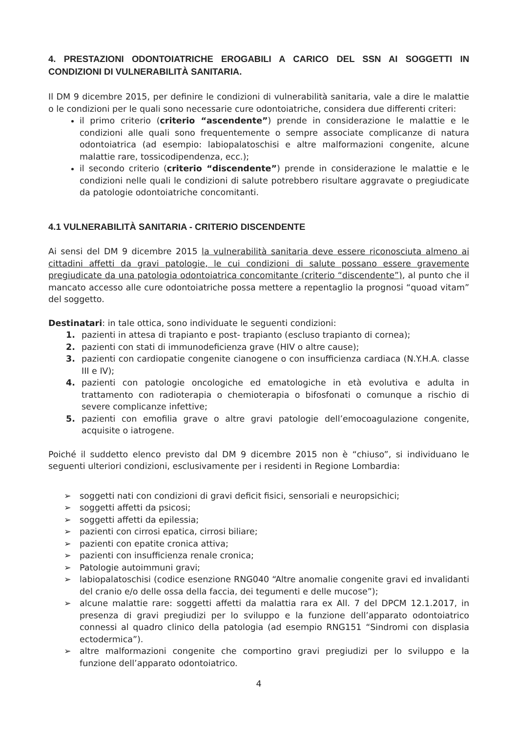4. PRESTAZIONI ODONTOIATRICHE EROGABILI A CARICO DEL SSN AI SOGGETTI IN CONDIZIONI DI VULNERABILITÀ SANITARIA.
Il DM 9 dicembre 2015, per definire le condizioni di vulnerabilità sanitaria, vale a dire le malattie o le condizioni per le quali sono necessarie cure odontoiatriche, considera due differenti criteri:
il primo criterio (criterio “ascendente”) prende in considerazione le malattie e le condizioni alle quali sono frequentemente o sempre associate complicanze di natura odontoiatrica (ad esempio: labiopalatoschisi e altre malformazioni congenite, alcune malattie rare, tossicodipendenza, ecc.);
il secondo criterio (criterio “discendente”) prende in considerazione le malattie e le condizioni nelle quali le condizioni di salute potrebbero risultare aggravate o pregiudicate da patologie odontoiatriche concomitanti.
4.1 VULNERABILITÀ SANITARIA - CRITERIO DISCENDENTE
Ai sensi del DM 9 dicembre 2015 la vulnerabilità sanitaria deve essere riconosciuta almeno ai cittadini affetti da gravi patologie, le cui condizioni di salute possano essere gravemente pregiudicate da una patologia odontoiatrica concomitante (criterio “discendente”), al punto che il mancato accesso alle cure odontoiatriche possa mettere a repentaglio la prognosi “quoad vitam” del soggetto.
Destinatari: in tale ottica, sono individuate le seguenti condizioni:
1. pazienti in attesa di trapianto e post- trapianto (escluso trapianto di cornea);
2. pazienti con stati di immunodeficienza grave (HIV o altre cause);
3. pazienti con cardiopatie congenite cianogene o con insufficienza cardiaca (N.Y.H.A. classe III e IV);
4. pazienti con patologie oncologiche ed ematologiche in età evolutiva e adulta in trattamento con radioterapia o chemioterapia o bifosfonati o comunque a rischio di severe complicanze infettive;
5. pazienti con emofilia grave o altre gravi patologie dell’emocoagulazione congenite, acquisite o iatrogene.
Poiché il suddetto elenco previsto dal DM 9 dicembre 2015 non è “chiuso”, si individuano le seguenti ulteriori condizioni, esclusivamente per i residenti in Regione Lombardia:
➢ soggetti nati con condizioni di gravi deficit fisici, sensoriali e neuropsichici;
➢ soggetti affetti da psicosi;
➢ soggetti affetti da epilessia;
➢ pazienti con cirrosi epatica, cirrosi biliare;
➢ pazienti con epatite cronica attiva;
➢ pazienti con insufficienza renale cronica;
➢ Patologie autoimmuni gravi;
➢ labiopalatoschisi (codice esenzione RNG040 “Altre anomalie congenite gravi ed invalidanti del cranio e/o delle ossa della faccia, dei tegumenti e delle mucose”);
➢ alcune malattie rare: soggetti affetti da malattia rara ex All. 7 del DPCM 12.1.2017, in presenza di gravi pregiudizi per lo sviluppo e la funzione dell’apparato odontoiatrico connessi al quadro clinico della patologia (ad esempio RNG151 “Sindromi con displasia ectodermica”).
➢ altre malformazioni congenite che comportino gravi pregiudizi per lo sviluppo e la funzione dell’apparato odontoiatrico.
4